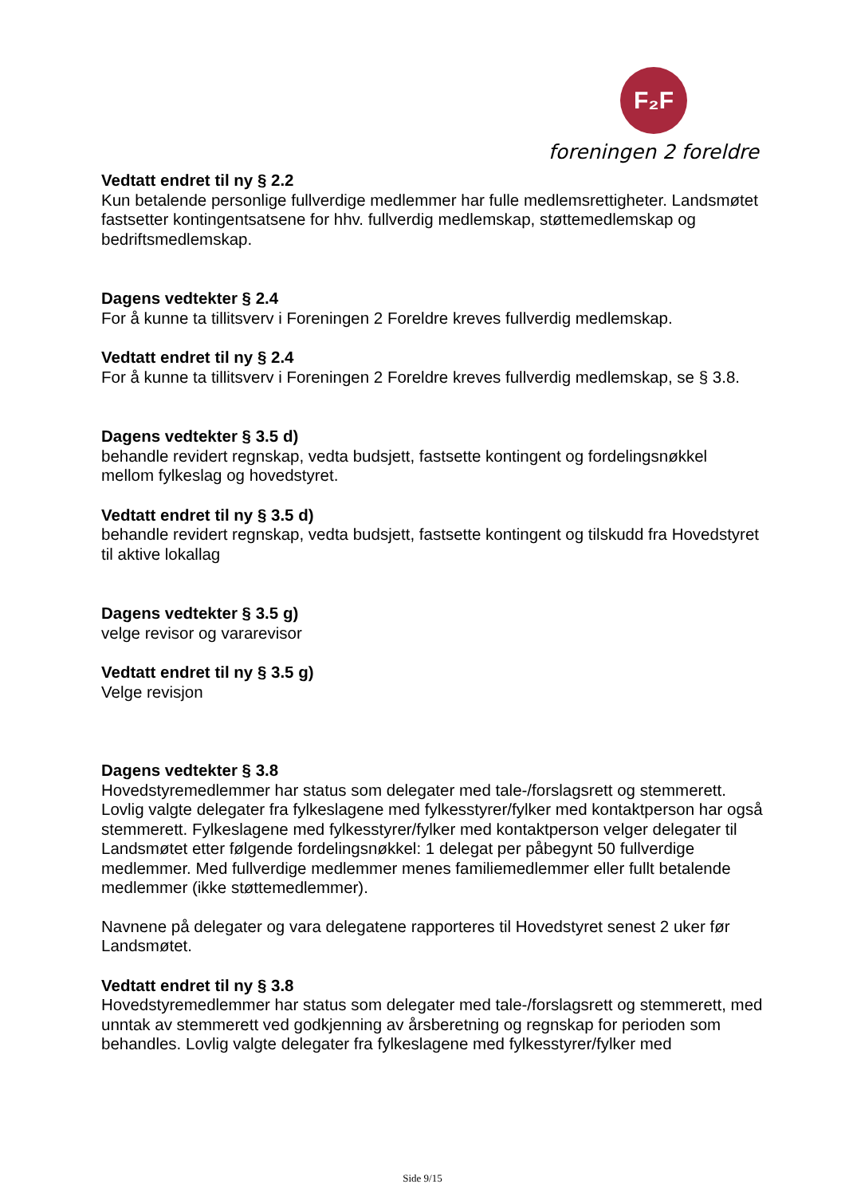F₂F
foreningen 2 foreldre
Vedtatt endret til ny § 2.2
Kun betalende personlige fullverdige medlemmer har fulle medlemsrettigheter. Landsmøtet fastsetter kontingentsatsene for hhv. fullverdig medlemskap, støttemedlemskap og bedriftsmedlemskap.
Dagens vedtekter § 2.4
For å kunne ta tillitsverv i Foreningen 2 Foreldre kreves fullverdig medlemskap.
Vedtatt endret til ny § 2.4
For å kunne ta tillitsverv i Foreningen 2 Foreldre kreves fullverdig medlemskap, se § 3.8.
Dagens vedtekter § 3.5 d)
behandle revidert regnskap, vedta budsjett, fastsette kontingent og fordelingsnøkkel mellom fylkeslag og hovedstyret.
Vedtatt endret til ny § 3.5 d)
behandle revidert regnskap, vedta budsjett, fastsette kontingent og tilskudd fra Hovedstyret til aktive lokallag
Dagens vedtekter § 3.5 g)
velge revisor og vararevisor
Vedtatt endret til ny § 3.5 g)
Velge revisjon
Dagens vedtekter § 3.8
Hovedstyremedlemmer har status som delegater med tale-/forslagsrett og stemmerett. Lovlig valgte delegater fra fylkeslagene med fylkesstyrer/fylker med kontaktperson har også stemmerett. Fylkeslagene med fylkesstyrer/fylker med kontaktperson velger delegater til Landsmøtet etter følgende fordelingsnøkkel: 1 delegat per påbegynt 50 fullverdige medlemmer. Med fullverdige medlemmer menes familiemedlemmer eller fullt betalende medlemmer (ikke støttemedlemmer).
Navnene på delegater og vara delegatene rapporteres til Hovedstyret senest 2 uker før Landsmøtet.
Vedtatt endret til ny § 3.8
Hovedstyremedlemmer har status som delegater med tale-/forslagsrett og stemmerett, med unntak av stemmerett ved godkjenning av årsberetning og regnskap for perioden som behandles. Lovlig valgte delegater fra fylkeslagene med fylkesstyrer/fylker med
Side 9/15